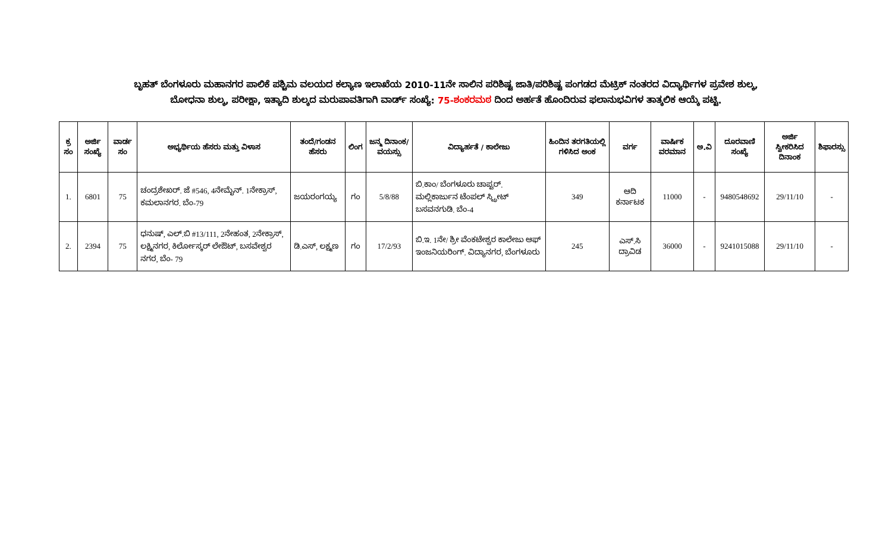ಬೃಹತ್ ಬೆಂಗಳೂರು ಮಹಾನಗರ ಪಾಲಿಕೆ ಪಶ್ಚಿಮ ವಲಯದ ಕಲ್ಯಾಣ ಇಲಾಖೆಯ 2010-11ನೇ ಸಾಲಿನ ಪರಿಶಿಷ್ಟ ಜಾತಿ/ಪರಿಶಿಷ್ಟ ಪಂಗಡದ ಮೆಟ್ರಿಕ್ ನಂತರದ ವಿದ್ಯಾರ್ಥಿಗಳ ಪ್ರವೇಶ ಶುಲ್ಕ,
ಬೋಧನಾ ಶುಲ್ಕ, ಪರೀಕ್ಷಾ, ಇತ್ಯಾದಿ ಶುಲ್ಕದ ಮರುಪಾವತಿಗಾಗಿ ವಾರ್ಡ್ ಸಂಖ್ಯೆ: 75-ಶಂಕರಮಠ ದಿಂದ ಅರ್ಹತೆ ಹೊಂದಿರುವ ಫಲಾನುಭವಿಗಳ ತಾತ್ಕಲಿಕ ಆಯ್ಕೆ ಪಟ್ಟಿ.
| ಕ್ರ ಸಂ | ಅರ್ಜಿ ಸಂಖ್ಯೆ | ವಾರ್ಡ ಸಂ | ಅಭ್ಯರ್ಥಿಯ ಹೆಸರು ಮತ್ತು ವಿಳಾಸ | ತಂದೆ/ಗಂಡನ ಹೆಸರು | ಲಿಂಗ | ಜನ್ಮ ದಿನಾಂಕ/ ವಯಸ್ಸು | ವಿದ್ಯಾರ್ಹತೆ / ಕಾಲೇಜು | ಹಿಂದಿನ ತರಗತಿಯಲ್ಲಿ ಗಳಿಸಿದ ಅಂಕ | ವರ್ಗ | ವಾರ್ಷಿಕ ವರಮಾನ | ಅ.ವಿ | ದೂರವಾಣಿ ಸಂಖ್ಯೆ | ಅರ್ಜಿ ಸ್ವೀಕರಿಸಿದ ದಿನಾಂಕ | ಶಿಫಾರಸ್ಸು |
| --- | --- | --- | --- | --- | --- | --- | --- | --- | --- | --- | --- | --- | --- | --- |
| 1. | 6801 | 75 | ಚಂದ್ರಶೇಖರ್. ಜೆ #546, 4ನೇಮೈನ್. 1ನೇಕ್ರಾಸ್, ಕಮಲಾನಗರ. ಬೆಂ-79 | ಜಯರಂಗಯ್ಯ | ಗಂ | 5/8/88 | ಬಿ.ಕಾಂ/ ಬೆಂಗಳೂರು ಚಾಪ್ಟರ್. ಮಲ್ಲಿಕಾರ್ಜುನ ಟೆಂಪಲ್ ಸ್ಟ್ರೀಟ್ ಬಸವನಗುಡಿ. ಬೆಂ-4 | 349 | ಆದಿ ಕರ್ನಾಟಕ | 11000 | - | 9480548692 | 29/11/10 | - |
| 2. | 2394 | 75 | ಧನುಷ್, ಎಲ್.ಬಿ #13/111, 2ನೇಹಂತ, 2ನೇಕ್ರಾಸ್, ಲಕ್ಷ್ಮಿನಗರ, ಕಿರ್ಲೋಸ್ಕರ್ ಲೇಔಟ್, ಬಸವೇಶ್ವರ ನಗರ, ಬೆಂ- 79 | ಡಿ.ಎಸ್, ಲಕ್ಷ್ಮಣ | ಗಂ | 17/2/93 | ಬಿ.ಇ. 1ನೇ/ ಶ್ರೀ ವೆಂಕಟೇಶ್ವರ ಕಾಲೇಜು ಆಫ್ ಇಂಜನಿಯರಿಂಗ್. ವಿದ್ಯಾನಗರ, ಬೆಂಗಳೂರು | 245 | ಎಸ್.ಸಿ ದ್ರಾವಿಡ | 36000 | - | 9241015088 | 29/11/10 | - |